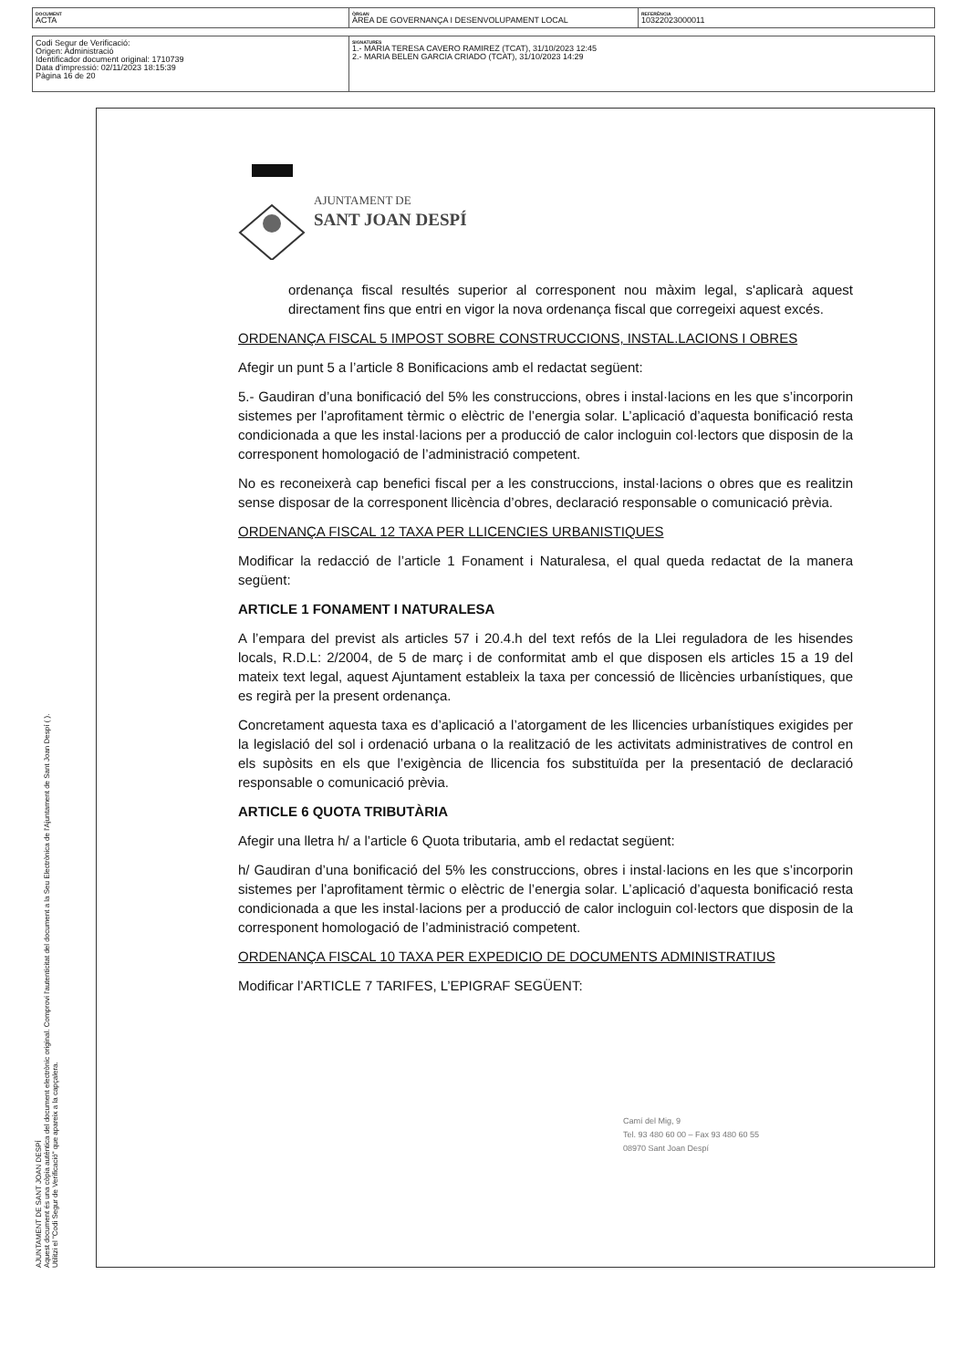| DOCUMENT ACTA | ÒRGAN ÀREA DE GOVERNANÇA I DESENVOLUPAMENT LOCAL | REFERÈNCIA 10322023000011 |
| Codi Segur de Verificació: Origen: Administració Identificador document original: 1710739 Data d'impressió: 02/11/2023 18:15:39 Pàgina 16 de 20 | SIGNATURES 1.- MARIA TERESA CAVERO RAMIREZ (TCAT), 31/10/2023 12:45 2.- MARIA BELEN GARCIA CRIADO (TCAT), 31/10/2023 14:29 |
AJUNTAMENT DE SANT JOAN DESPÍ
Aquest document és una còpia autèntica del document electrònic original. Comprovi l'autenticitat del document a la Seu Electrònica de l'Ajuntament de Sant Joan Despí ( ). Utilitzi el "Codi Segur de Verificació" que apareix a la capçalera.
AJUNTAMENT DE
SANT JOAN DESPÍ
ordenança fiscal resultés superior al corresponent nou màxim legal, s'aplicarà aquest directament fins que entri en vigor la nova ordenança fiscal que corregeixi aquest excés.
ORDENANÇA FISCAL 5 IMPOST SOBRE CONSTRUCCIONS, INSTAL.LACIONS I OBRES
Afegir un punt 5 a l’article 8 Bonificacions amb el redactat següent:
5.- Gaudiran d’una bonificació del 5% les construccions, obres i instal·lacions en les que s’incorporin sistemes per l’aprofitament tèrmic o elèctric de l’energia solar. L’aplicació d’aquesta bonificació resta condicionada a que les instal·lacions per a producció de calor incloguin col·lectors que disposin de la corresponent homologació de l’administració competent.
No es reconeixerà cap benefici fiscal per a les construccions, instal·lacions o obres que es realitzin sense disposar de la corresponent llicència d’obres, declaració responsable o comunicació prèvia.
ORDENANÇA FISCAL 12 TAXA PER LLICENCIES URBANISTIQUES
Modificar la redacció de l’article 1 Fonament i Naturalesa, el qual queda redactat de la manera següent:
ARTICLE 1 FONAMENT I NATURALESA
A l’empara del previst als articles 57 i 20.4.h del text refós de la Llei reguladora de les hisendes locals, R.D.L: 2/2004, de 5 de març i de conformitat amb el que disposen els articles 15 a 19 del mateix text legal, aquest Ajuntament estableix la taxa per concessió de llicències urbanístiques, que es regirà per la present ordenança.
Concretament aquesta taxa es d’aplicació a l’atorgament de les llicencies urbanístiques exigides per la legislació del sol i ordenació urbana o la realització de les activitats administratives de control en els supòsits en els que l’exigència de llicencia fos substituïda per la presentació de declaració responsable o comunicació prèvia.
ARTICLE 6 QUOTA TRIBUTÀRIA
Afegir una lletra h/ a l’article 6 Quota tributaria, amb el redactat següent:
h/ Gaudiran d’una bonificació del 5% les construccions, obres i instal·lacions en les que s’incorporin sistemes per l’aprofitament tèrmic o elèctric de l’energia solar. L’aplicació d’aquesta bonificació resta condicionada a que les instal·lacions per a producció de calor incloguin col·lectors que disposin de la corresponent homologació de l’administració competent.
ORDENANÇA FISCAL 10 TAXA PER EXPEDICIO DE DOCUMENTS ADMINISTRATIUS
Modificar l’ARTICLE 7 TARIFES, L’EPIGRAF SEGÜENT:
Camí del Mig, 9
Tel. 93 480 60 00 – Fax 93 480 60 55
08970 Sant Joan Despí